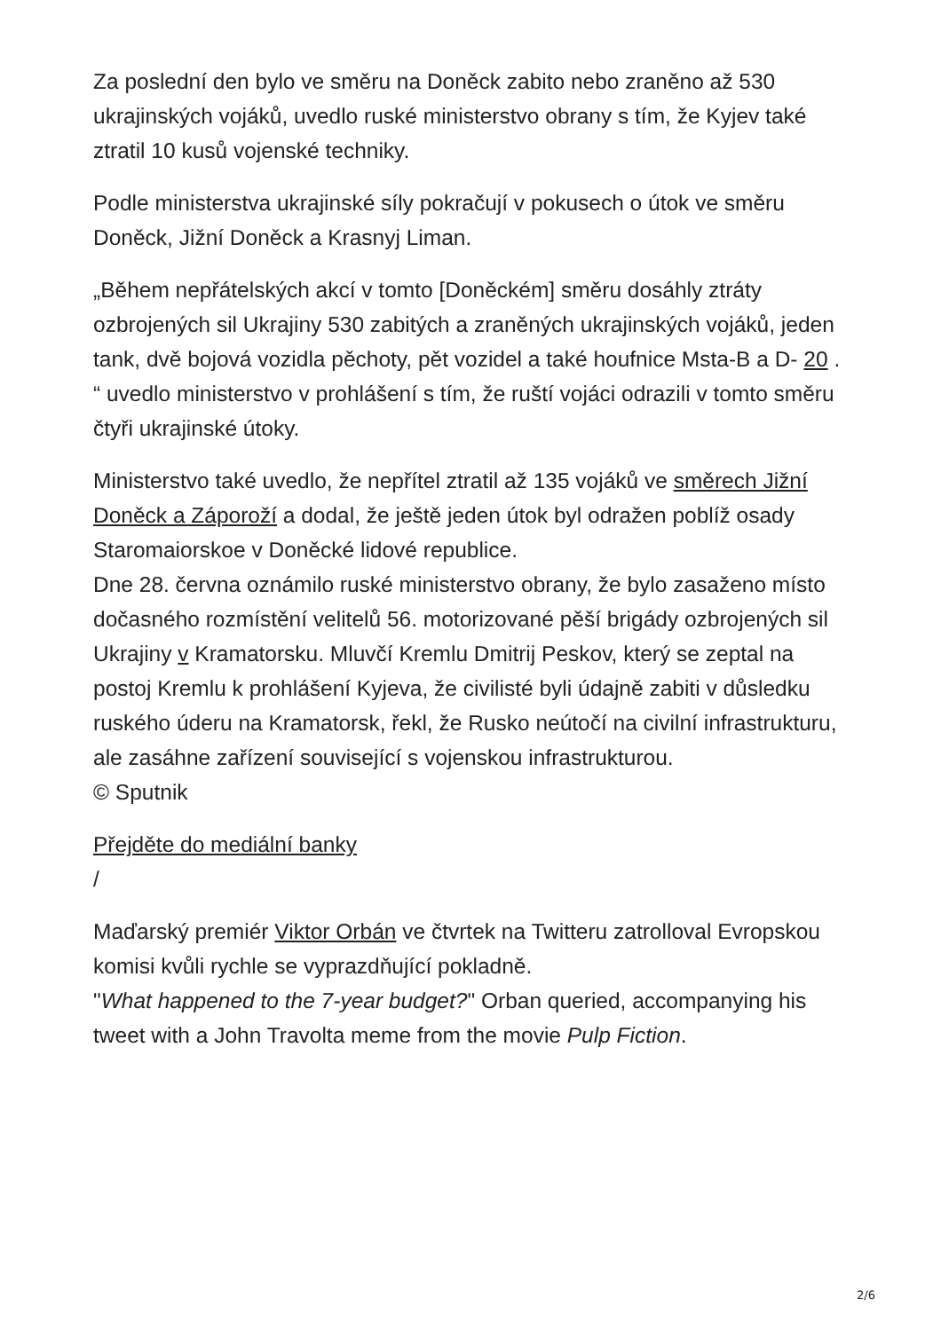Za poslední den bylo ve směru na Doněck zabito nebo zraněno až 530 ukrajinských vojáků, uvedlo ruské ministerstvo obrany s tím, že Kyjev také ztratil 10 kusů vojenské techniky.
Podle ministerstva ukrajinské síly pokračují v pokusech o útok ve směru Doněck, Jižní Doněck a Krasnyj Liman.
„Během nepřátelských akcí v tomto [Doněckém] směru dosáhly ztráty ozbrojených sil Ukrajiny 530 zabitých a zraněných ukrajinských vojáků, jeden tank, dvě bojová vozidla pěchoty, pět vozidel a také houfnice Msta-B a D- 20 . “ uvedlo ministerstvo v prohlášení s tím, že ruští vojáci odrazili v tomto směru čtyři ukrajinské útoky.
Ministerstvo také uvedlo, že nepřítel ztratil až 135 vojáků ve směrech Jižní Doněck a Záporoží a dodal, že ještě jeden útok byl odražen poblíž osady Staromaiorskoe v Doněcké lidové republice.
Dne 28. června oznámilo ruské ministerstvo obrany, že bylo zasaženo místo dočasného rozmístění velitelů 56. motorizované pěší brigády ozbrojených sil Ukrajiny v Kramatorsku. Mluvčí Kremlu Dmitrij Peskov, který se zeptal na postoj Kremlu k prohlášení Kyjeva, že civilisté byli údajně zabiti v důsledku ruského úderu na Kramatorsk, řekl, že Rusko neútočí na civilní infrastrukturu, ale zasáhne zařízení související s vojenskou infrastrukturou.
© Sputnik
Přejděte do mediální banky
/
Maďarský premiér Viktor Orbán ve čtvrtek na Twitteru zatrolloval Evropskou komisi kvůli rychle se vyprazdňující pokladně.
"What happened to the 7-year budget?" Orban queried, accompanying his tweet with a John Travolta meme from the movie Pulp Fiction.
2/6